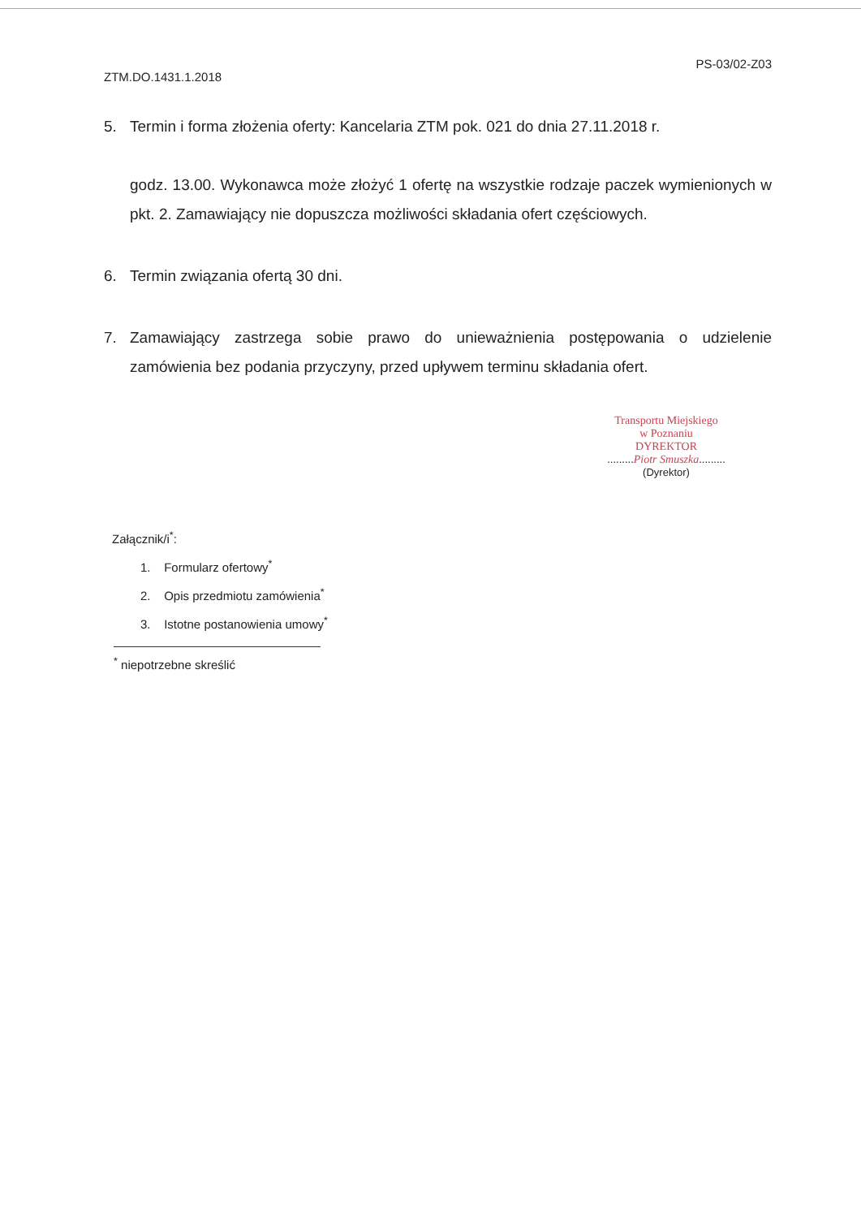ZTM.DO.1431.1.2018 PS-03/02-Z03
5. Termin i forma złożenia oferty: Kancelaria ZTM pok. 021 do dnia 27.11.2018 r.
godz. 13.00. Wykonawca może złożyć 1 ofertę na wszystkie rodzaje paczek wymienionych w pkt. 2. Zamawiający nie dopuszcza możliwości składania ofert częściowych.
6. Termin związania ofertą 30 dni.
7. Zamawiający zastrzega sobie prawo do unieważnienia postępowania o udzielenie zamówienia bez podania przyczyny, przed upływem terminu składania ofert.
Transportu Miejskiego
w Poznaniu
DYREKTOR
.........Piotr Smuszka.........
(Dyrektor)
Załącznik/i<sup>*</sup>:
1. Formularz ofertowy<sup>*</sup>
2. Opis przedmiotu zamówienia<sup>*</sup>
3. Istotne postanowienia umowy<sup>*</sup>
<sup>*</sup> niepotrzebne skreślić